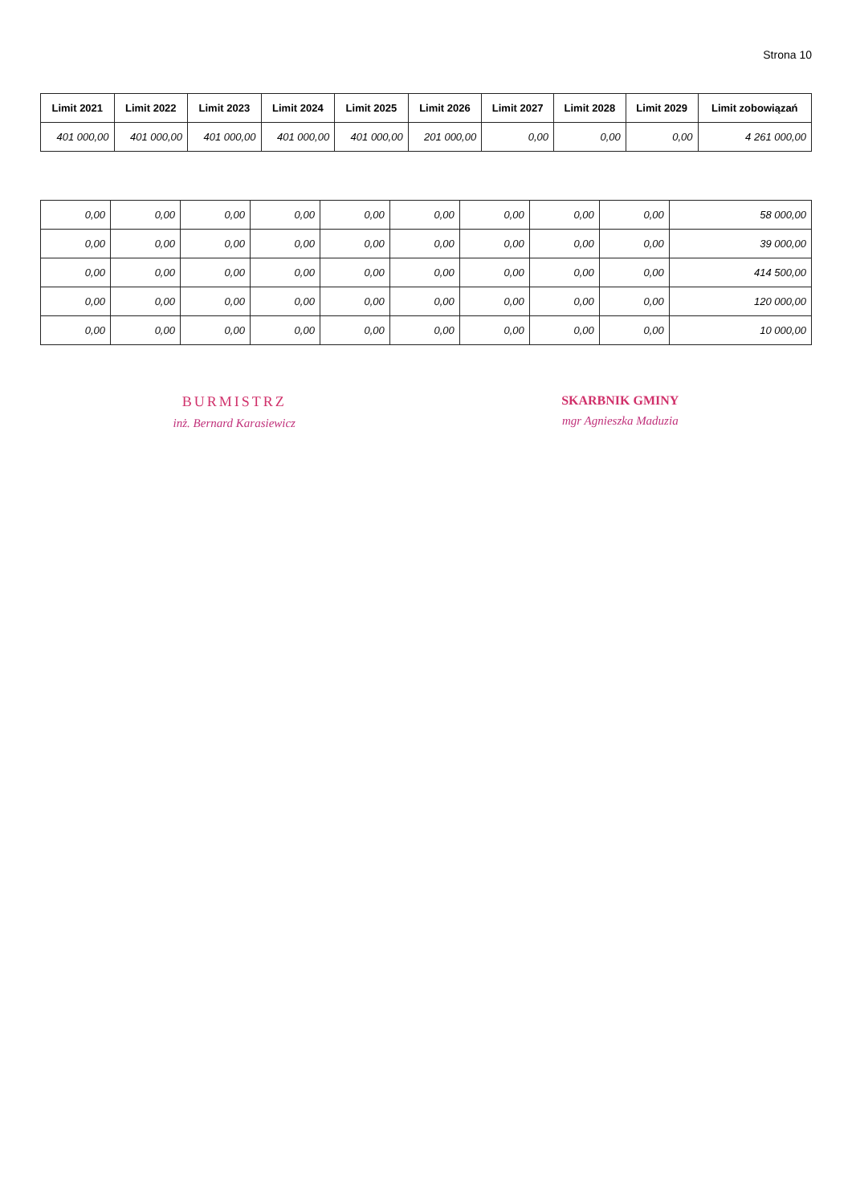Strona 10
| Limit 2021 | Limit 2022 | Limit 2023 | Limit 2024 | Limit 2025 | Limit 2026 | Limit 2027 | Limit 2028 | Limit 2029 | Limit zobowiązań |
| --- | --- | --- | --- | --- | --- | --- | --- | --- | --- |
| 401 000,00 | 401 000,00 | 401 000,00 | 401 000,00 | 401 000,00 | 201 000,00 | 0,00 | 0,00 | 0,00 | 4 261 000,00 |
| 0,00 | 0,00 | 0,00 | 0,00 | 0,00 | 0,00 | 0,00 | 0,00 | 0,00 | 58 000,00 |
| 0,00 | 0,00 | 0,00 | 0,00 | 0,00 | 0,00 | 0,00 | 0,00 | 0,00 | 39 000,00 |
| 0,00 | 0,00 | 0,00 | 0,00 | 0,00 | 0,00 | 0,00 | 0,00 | 0,00 | 414 500,00 |
| 0,00 | 0,00 | 0,00 | 0,00 | 0,00 | 0,00 | 0,00 | 0,00 | 0,00 | 120 000,00 |
| 0,00 | 0,00 | 0,00 | 0,00 | 0,00 | 0,00 | 0,00 | 0,00 | 0,00 | 10 000,00 |
BURMISTRZ
inż. Bernard Karasiewicz
SKARBNIK GMINY
mgr Agnieszka Maduzia